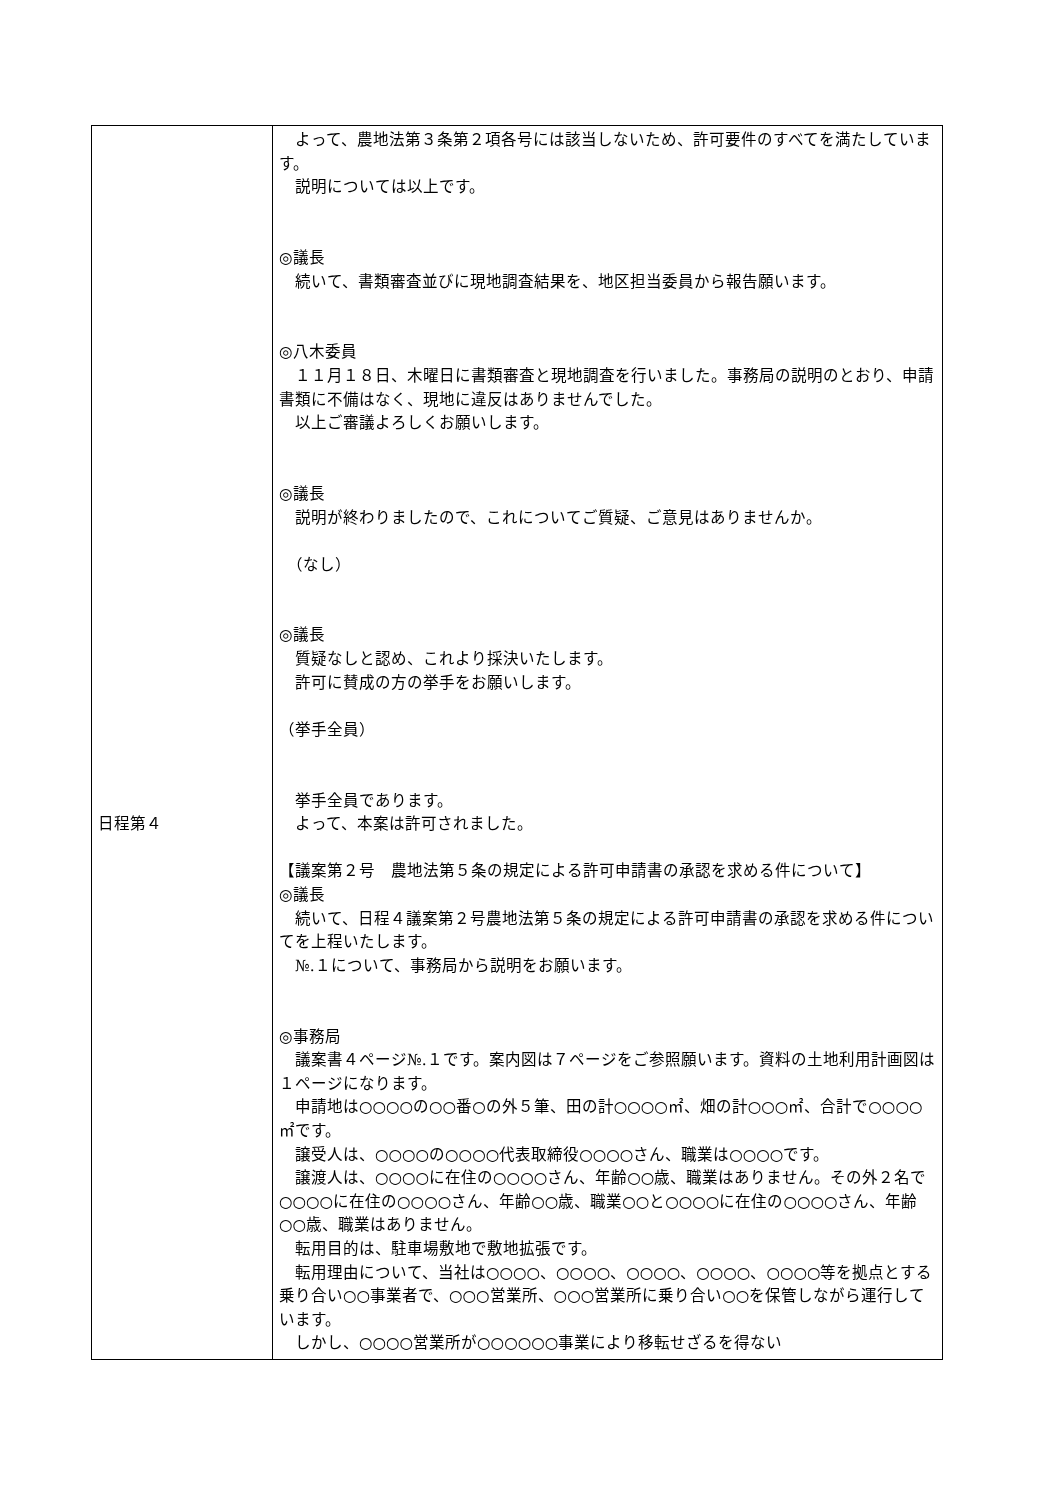| 日程第４ | よって、農地法第３条第２項各号には該当しないため、許可要件のすべてを満たしています。 説明については以上です。 ◎議長 続いて、書類審査並びに現地調査結果を、地区担当委員から報告願います。 ◎八木委員 １１月１８日、木曜日に書類審査と現地調査を行いました。事務局の説明のとおり、申請書類に不備はなく、現地に違反はありませんでした。 以上ご審議よろしくお願いします。 ◎議長 説明が終わりましたので、これについてご質疑、ご意見はありませんか。 （なし） ◎議長 質疑なしと認め、これより採決いたします。 許可に賛成の方の挙手をお願いします。 （挙手全員） 挙手全員であります。 よって、本案は許可されました。 【議案第２号 農地法第５条の規定による許可申請書の承認を求める件について】 ◎議長 続いて、日程４議案第２号農地法第５条の規定による許可申請書の承認を求める件についてを上程いたします。 №.１について、事務局から説明をお願います。 ◎事務局 議案書４ページ№.１です。案内図は７ページをご参照願います。資料の土地利用計画図は１ページになります。 申請地は○○○○の○○番○の外５筆、田の計○○○○㎡、畑の計○○○㎡、合計で○○○○㎡です。 譲受人は、○○○○の○○○○代表取締役○○○○さん、職業は○○○○です。 譲渡人は、○○○○に在住の○○○○さん、年齢○○歳、職業はありません。その外２名で○○○○に在住の○○○○さん、年齢○○歳、職業○○と○○○○に在住の○○○○さん、年齢○○歳、職業はありません。 転用目的は、駐車場敷地で敷地拡張です。 転用理由について、当社は○○○○、○○○○、○○○○、○○○○、○○○○等を拠点とする乗り合い○○事業者で、○○○営業所、○○○営業所に乗り合い○○を保管しながら運行しています。 しかし、○○○○営業所が○○○○○○事業により移転せざるを得ない |